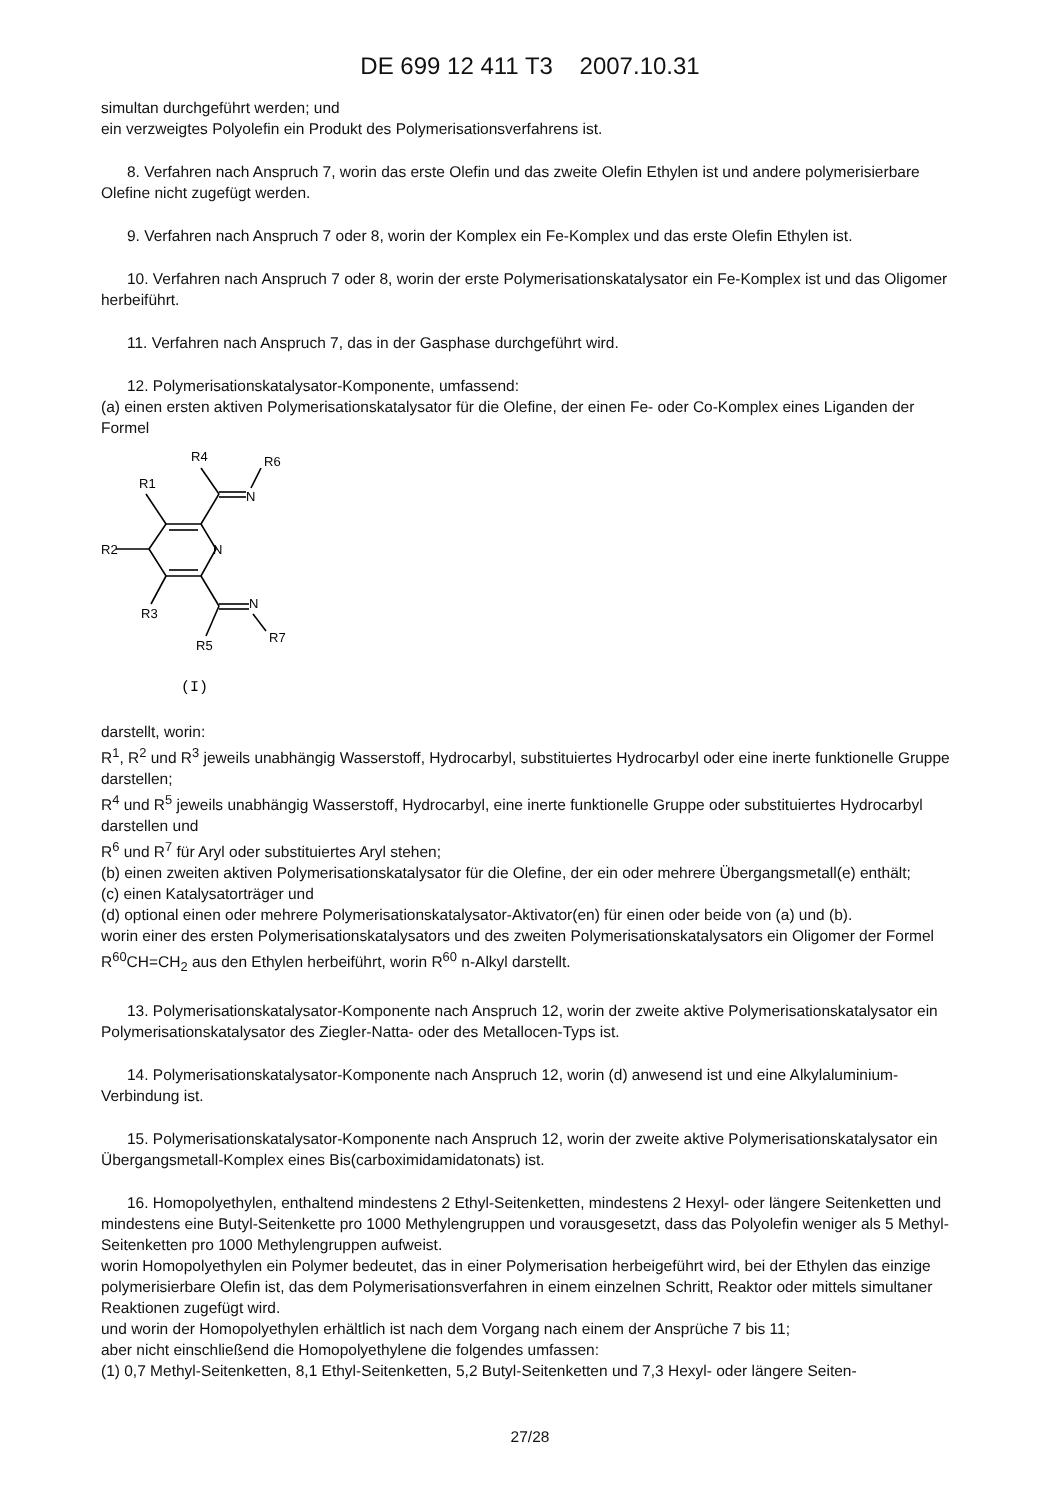DE 699 12 411 T3 2007.10.31
simultan durchgeführt werden; und
ein verzweigtes Polyolefin ein Produkt des Polymerisationsverfahrens ist.
8. Verfahren nach Anspruch 7, worin das erste Olefin und das zweite Olefin Ethylen ist und andere poly­merisierbare Olefine nicht zugefügt werden.
9. Verfahren nach Anspruch 7 oder 8, worin der Komplex ein Fe-Komplex und das erste Olefin Ethylen ist.
10. Verfahren nach Anspruch 7 oder 8, worin der erste Polymerisationskatalysator ein Fe-Komplex ist und das Oligomer herbeiführt.
11. Verfahren nach Anspruch 7, das in der Gasphase durchgeführt wird.
12. Polymerisationskatalysator-Komponente, umfassend:
(a) einen ersten aktiven Polymerisationskatalysator für die Olefine, der einen Fe- oder Co-Komplex eines Li­ganden der Formel
R4
R6
R1
N
N
R2
R3
N
R5
R7
(I)
darstellt, worin:
R<sup>1</sup>, R<sup>2</sup> und R<sup>3</sup> jeweils unabhängig Wasserstoff, Hydrocarbyl, substituiertes Hydrocarbyl oder eine inerte funkti­onelle Gruppe darstellen;
R<sup>4</sup> und R<sup>5</sup> jeweils unabhängig Wasserstoff, Hydrocarbyl, eine inerte funktionelle Gruppe oder substituiertes Hy­drocarbyl darstellen und
R<sup>6</sup> und R<sup>7</sup> für Aryl oder substituiertes Aryl stehen;
(b) einen zweiten aktiven Polymerisationskatalysator für die Olefine, der ein oder mehrere Übergangsmetall(e) enthält;
(c) einen Katalysatorträger und
(d) optional einen oder mehrere Polymerisationskatalysator-Aktivator(en) für einen oder beide von (a) und (b).
worin einer des ersten Polymerisationskatalysators und des zweiten Polymerisationskatalysators ein Oligomer der Formel R<sup>60</sup>CH=CH<sub>2</sub> aus den Ethylen herbeiführt, worin R<sup>60</sup> n-Alkyl darstellt.
13. Polymerisationskatalysator-Komponente nach Anspruch 12, worin der zweite aktive Polymerisations­katalysator ein Polymerisationskatalysator des Ziegler-Natta- oder des Metallocen-Typs ist.
14. Polymerisationskatalysator-Komponente nach Anspruch 12, worin (d) anwesend ist und eine Alkylalu­minium-Verbindung ist.
15. Polymerisationskatalysator-Komponente nach Anspruch 12, worin der zweite aktive Polymerisations­katalysator ein Übergangsmetall-Komplex eines Bis(carboximidamidatonats) ist.
16. Homopolyethylen, enthaltend mindestens 2 Ethyl-Seitenketten, mindestens 2 Hexyl- oder längere Sei­tenketten und mindestens eine Butyl-Seitenkette pro 1000 Methylengruppen und vorausgesetzt, dass das Po­lyolefin weniger als 5 Methyl-Seitenketten pro 1000 Methylengruppen aufweist.
worin Homopolyethylen ein Polymer bedeutet, das in einer Polymerisation herbeigeführt wird, bei der Ethylen das einzige polymerisierbare Olefin ist, das dem Polymerisationsverfahren in einem einzelnen Schritt, Reaktor oder mittels simultaner Reaktionen zugefügt wird.
und worin der Homopolyethylen erhältlich ist nach dem Vorgang nach einem der Ansprüche 7 bis 11;
aber nicht einschließend die Homopolyethylene die folgendes umfassen:
(1) 0,7 Methyl-Seitenketten, 8,1 Ethyl-Seitenketten, 5,2 Butyl-Seitenketten und 7,3 Hexyl- oder längere Seiten-
27/28